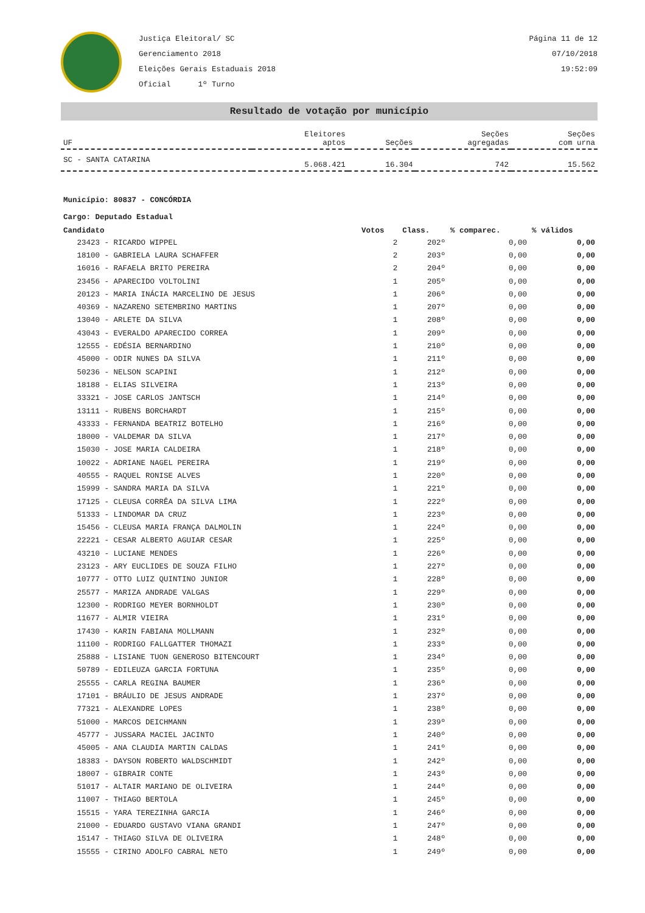Justiça Eleitoral/ SC
Gerenciamento 2018
Eleições Gerais Estaduais 2018
Oficial 1º Turno
Página 11 de 12
07/10/2018
19:52:09
Resultado de votação por município
| UF | Eleitores aptos | Seções | Seções agregadas | Seções com urna |
| --- | --- | --- | --- | --- |
| SC - SANTA CATARINA | 5.068.421 | 16.304 | 742 | 15.562 |
Município: 80837 - CONCÓRDIA
Cargo: Deputado Estadual
| Candidato | Votos | Class. | % comparec. | % válidos |
| --- | --- | --- | --- | --- |
| 23423 - RICARDO WIPPEL | 2 | 202º | 0,00 | 0,00 |
| 18100 - GABRIELA LAURA SCHAFFER | 2 | 203º | 0,00 | 0,00 |
| 16016 - RAFAELA BRITO PEREIRA | 2 | 204º | 0,00 | 0,00 |
| 23456 - APARECIDO VOLTOLINI | 1 | 205º | 0,00 | 0,00 |
| 20123 - MARIA INÁCIA MARCELINO DE JESUS | 1 | 206º | 0,00 | 0,00 |
| 40369 - NAZARENO SETEMBRINO MARTINS | 1 | 207º | 0,00 | 0,00 |
| 13040 - ARLETE DA SILVA | 1 | 208º | 0,00 | 0,00 |
| 43043 - EVERALDO APARECIDO CORREA | 1 | 209º | 0,00 | 0,00 |
| 12555 - EDÉSIA BERNARDINO | 1 | 210º | 0,00 | 0,00 |
| 45000 - ODIR NUNES DA SILVA | 1 | 211º | 0,00 | 0,00 |
| 50236 - NELSON SCAPINI | 1 | 212º | 0,00 | 0,00 |
| 18188 - ELIAS SILVEIRA | 1 | 213º | 0,00 | 0,00 |
| 33321 - JOSE CARLOS JANTSCH | 1 | 214º | 0,00 | 0,00 |
| 13111 - RUBENS BORCHARDT | 1 | 215º | 0,00 | 0,00 |
| 43333 - FERNANDA BEATRIZ BOTELHO | 1 | 216º | 0,00 | 0,00 |
| 18000 - VALDEMAR DA SILVA | 1 | 217º | 0,00 | 0,00 |
| 15030 - JOSE MARIA CALDEIRA | 1 | 218º | 0,00 | 0,00 |
| 10022 - ADRIANE NAGEL PEREIRA | 1 | 219º | 0,00 | 0,00 |
| 40555 - RAQUEL RONISE ALVES | 1 | 220º | 0,00 | 0,00 |
| 15999 - SANDRA MARIA DA SILVA | 1 | 221º | 0,00 | 0,00 |
| 17125 - CLEUSA CORRÊA DA SILVA LIMA | 1 | 222º | 0,00 | 0,00 |
| 51333 - LINDOMAR DA CRUZ | 1 | 223º | 0,00 | 0,00 |
| 15456 - CLEUSA MARIA FRANÇA DALMOLIN | 1 | 224º | 0,00 | 0,00 |
| 22221 - CESAR ALBERTO AGUIAR CESAR | 1 | 225º | 0,00 | 0,00 |
| 43210 - LUCIANE MENDES | 1 | 226º | 0,00 | 0,00 |
| 23123 - ARY EUCLIDES DE SOUZA FILHO | 1 | 227º | 0,00 | 0,00 |
| 10777 - OTTO LUIZ QUINTINO JUNIOR | 1 | 228º | 0,00 | 0,00 |
| 25577 - MARIZA ANDRADE VALGAS | 1 | 229º | 0,00 | 0,00 |
| 12300 - RODRIGO MEYER BORNHOLDT | 1 | 230º | 0,00 | 0,00 |
| 11677 - ALMIR VIEIRA | 1 | 231º | 0,00 | 0,00 |
| 17430 - KARIN FABIANA MOLLMANN | 1 | 232º | 0,00 | 0,00 |
| 11100 - RODRIGO FALLGATTER THOMAZI | 1 | 233º | 0,00 | 0,00 |
| 25888 - LISIANE TUON GENEROSO BITENCOURT | 1 | 234º | 0,00 | 0,00 |
| 50789 - EDILEUZA GARCIA FORTUNA | 1 | 235º | 0,00 | 0,00 |
| 25555 - CARLA REGINA BAUMER | 1 | 236º | 0,00 | 0,00 |
| 17101 - BRÁULIO DE JESUS ANDRADE | 1 | 237º | 0,00 | 0,00 |
| 77321 - ALEXANDRE LOPES | 1 | 238º | 0,00 | 0,00 |
| 51000 - MARCOS DEICHMANN | 1 | 239º | 0,00 | 0,00 |
| 45777 - JUSSARA MACIEL JACINTO | 1 | 240º | 0,00 | 0,00 |
| 45005 - ANA CLAUDIA MARTIN CALDAS | 1 | 241º | 0,00 | 0,00 |
| 18383 - DAYSON ROBERTO WALDSCHMIDT | 1 | 242º | 0,00 | 0,00 |
| 18007 - GIBRAIR CONTE | 1 | 243º | 0,00 | 0,00 |
| 51017 - ALTAIR MARIANO DE OLIVEIRA | 1 | 244º | 0,00 | 0,00 |
| 11007 - THIAGO BERTOLA | 1 | 245º | 0,00 | 0,00 |
| 15515 - YARA TEREZINHA GARCIA | 1 | 246º | 0,00 | 0,00 |
| 21000 - EDUARDO GUSTAVO VIANA GRANDI | 1 | 247º | 0,00 | 0,00 |
| 15147 - THIAGO SILVA DE OLIVEIRA | 1 | 248º | 0,00 | 0,00 |
| 15555 - CIRINO ADOLFO CABRAL NETO | 1 | 249º | 0,00 | 0,00 |